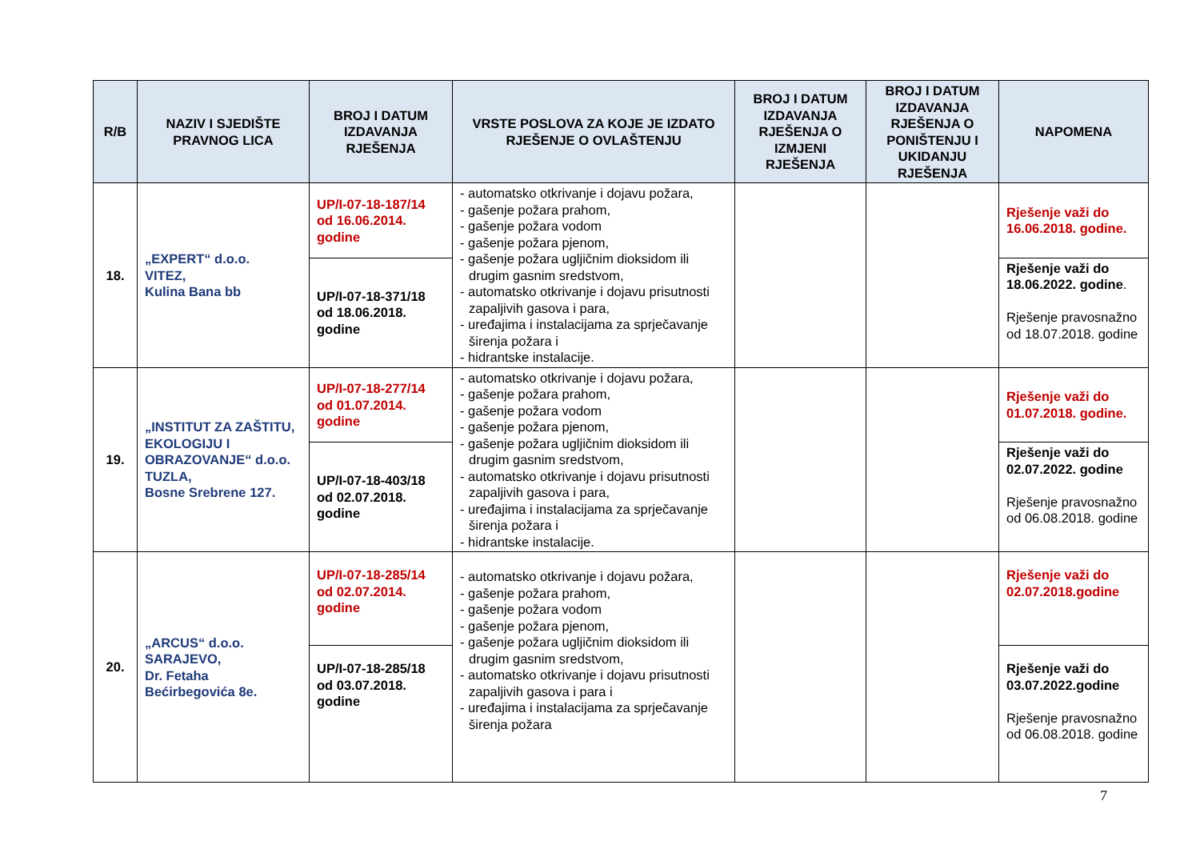| R/B | NAZIV I SJEDIŠTE PRAVNOG LICA | BROJ I DATUM IZDAVANJA RJEŠENJA | VRSTE POSLOVA ZA KOJE JE IZDATO RJEŠENJE O OVLAŠTENJU | BROJ I DATUM IZDAVANJA RJEŠENJA O IZMJENI RJEŠENJA | BROJ I DATUM IZDAVANJA RJEŠENJA O PONIŠTENJU I UKIDANJU RJEŠENJA | NAPOMENA |
| --- | --- | --- | --- | --- | --- | --- |
| 18. | „EXPERT“ d.o.o. VITEZ, Kulina Bana bb | UP/I-07-18-187/14 od 16.06.2014. godine | - automatsko otkrivanje i dojavu požara, - gašenje požara prahom, - gašenje požara vodom - gašenje požara pjenom, - gašenje požara ugljičnim dioksidom ili drugim gasnim sredstvom, - automatsko otkrivanje i dojavu prisutnosti zapaljivih gasova i para, - uređajima i instalacijama za sprječavanje širenja požara i - hidrantske instalacije. | | | Rješenje važi do 16.06.2018. godine. |
| | | UP/I-07-18-371/18 od 18.06.2018. godine | | | | Rješenje važi do 18.06.2022. godine . Rješenje pravosnažno od 18.07.2018. godine |
| 19. | „INSTITUT ZA ZAŠTITU, EKOLOGIJU I OBRAZOVANJE“ d.o.o. TUZLA, Bosne Srebrene 127. | UP/I-07-18-277/14 od 01.07.2014. godine | - automatsko otkrivanje i dojavu požara, - gašenje požara prahom, - gašenje požara vodom - gašenje požara pjenom, - gašenje požara ugljičnim dioksidom ili drugim gasnim sredstvom, - automatsko otkrivanje i dojavu prisutnosti zapaljivih gasova i para, - uređajima i instalacijama za sprječavanje širenja požara i - hidrantske instalacije. | | | Rješenje važi do 01.07.2018. godine. |
| | | UP/I-07-18-403/18 od 02.07.2018. godine | | | | Rješenje važi do 02.07.2022. godine Rješenje pravosnažno od 06.08.2018. godine |
| 20. | „ARCUS“ d.o.o. SARAJEVO, Dr. Fetaha Bećirbegovića 8e. | UP/I-07-18-285/14 od 02.07.2014. godine | - automatsko otkrivanje i dojavu požara, - gašenje požara prahom, - gašenje požara vodom - gašenje požara pjenom, - gašenje požara ugljičnim dioksidom ili drugim gasnim sredstvom, - automatsko otkrivanje i dojavu prisutnosti zapaljivih gasova i para i - uređajima i instalacijama za sprječavanje širenja požara | | | Rješenje važi do 02.07.2018.godine |
| | | UP/I-07-18-285/18 od 03.07.2018. godine | | | | Rješenje važi do 03.07.2022.godine Rješenje pravosnažno od 06.08.2018. godine |
7